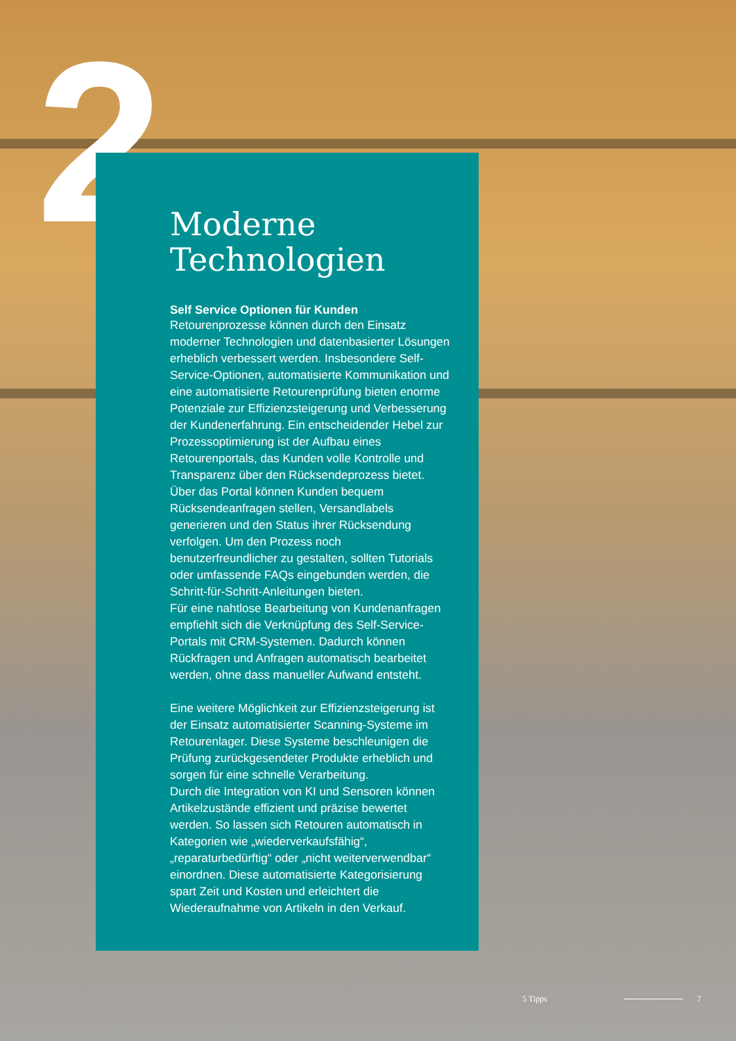2
Moderne
Technologien
Self Service Optionen für Kunden
Retourenprozesse können durch den Einsatz moderner Technologien und datenbasierter Lösungen erheblich verbessert werden. Insbesondere Self-Service-Optionen, automatisierte Kommunikation und eine automatisierte Retourenprüfung bieten enorme Potenziale zur Effizienzsteigerung und Verbesserung der Kundenerfahrung. Ein entscheidender Hebel zur Prozessoptimierung ist der Aufbau eines Retourenportals, das Kunden volle Kontrolle und Transparenz über den Rücksendeprozess bietet. Über das Portal können Kunden bequem Rücksendeanfragen stellen, Versandlabels generieren und den Status ihrer Rücksendung verfolgen. Um den Prozess noch benutzerfreundlicher zu gestalten, sollten Tutorials oder umfassende FAQs eingebunden werden, die Schritt-für-Schritt-Anleitungen bieten.
Für eine nahtlose Bearbeitung von Kundenanfragen empfiehlt sich die Verknüpfung des Self-Service-Portals mit CRM-Systemen. Dadurch können Rückfragen und Anfragen automatisch bearbeitet werden, ohne dass manueller Aufwand entsteht.
Eine weitere Möglichkeit zur Effizienzsteigerung ist der Einsatz automatisierter Scanning-Systeme im Retourenlager. Diese Systeme beschleunigen die Prüfung zurückgesendeter Produkte erheblich und sorgen für eine schnelle Verarbeitung.
Durch die Integration von KI und Sensoren können Artikelzustände effizient und präzise bewertet werden. So lassen sich Retouren automatisch in Kategorien wie „wiederverkaufsfähig“, „reparaturbedürftig“ oder „nicht weiterverwendbar“ einordnen. Diese automatisierte Kategorisierung spart Zeit und Kosten und erleichtert die Wiederaufnahme von Artikeln in den Verkauf.
5 Tipps 7